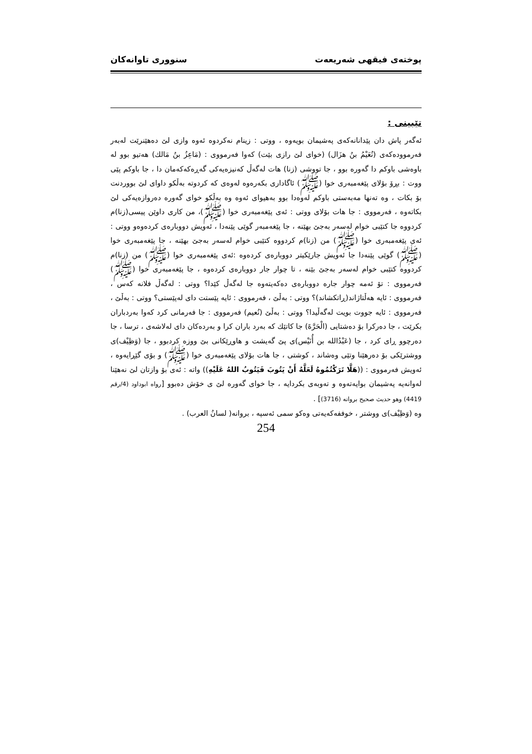پوختەی فیقهی شەریعەت سنووری تاوانەکان
تێبینی :
ئەگەر پاش دان پێدانانەکەی پەشیمان بویەوە ، ووتی : زینام نەکردوە ئەوە وازی لێ دەهێنرێت لەبەر فەرموودەکەی (نُعَيْمُ بنُ هزَال) (خوای لێ رازی بێت) کەوا فەرمووی : (مَاعِزُ بنُ مَالك) هەتیو بوو لە باوەشی باوکم دا گەورە بوو ، جا تووشی (زنا) هات لەگەڵ کەنیزەیەکی گەڕەکەکەمان دا ، جا باوکم پێی ووت : بڕۆ بۆلای پێغەمبەری خوا (ﷺ) ئاگاداری بکەرەوە لەوەی کە کردوتە بەڵکو داوای لێ بووردنت بۆ بکات ، وە تەنها مەبەستی باوکم لەوەدا بوو بەهیوای ئەوە وە بەڵکو خوای گەورە دەروازەیەکی لێ بکاتەوە ، فەرمووی : جا هات بۆلای ووتی : ئەی پێغەمبەری خوا (ﷺ)، من کاری داوێن پیسی(زنا)م کردووە جا کتێبی خوام لەسەر بەجێ بهێنە ، جا پێغەمبەر گوێی پێنەدا ، ئەویش دووبارەی کردەوەو ووتی : ئەی پێغەمبەری خوا (ﷺ) من (زنا)م کردووە کتێبی خوام لەسەر بەجێ بهێنە ، جا پێغەمبەری خوا (ﷺ) گوێی پێنەدا جا ئەویش جارێکیتر دووبارەی کردەوە :ئەی پێغەمبەری خوا (ﷺ) من (زنا)م کردووە کتێبی خوام لەسەر بەجێ بێنە ، تا چوار جار دووبارەی کردەوە ، جا پێغەمبەری خوا (ﷺ) فەرمووی : تۆ ئەمە چوار جارە دووبارەی دەکەیتەوە جا لەگەڵ کێدا؟ ووتی : لەگەڵ فلانە کەس ، فەرمووی : ئایە هەڵتاژاند(ڕاتکشاند)؟ ووتی : بەڵێ ، فەرمووی : ئایە پێستت دای لەپێستی؟ ووتی : بەڵێ ، فەرمووی : ئایە جووت بویت لەگەڵیدا؟ ووتی : بەڵێ (نُعيم) فەرمووی : جا فەرمانی کرد کەوا بەردباران بکرێت ، جا دەرکرا بۆ دەشتایی (الْحَرَّةَ) جا کاتێك کە بەرد باران کرا و بەردەکان دای لەلاشەی ، ترسا ، جا دەرچوو ڕای کرد ، جا (عَبْدُالله بن أُنَيْس)ی پێ گەیشت و هاوڕێکانی بێ ووزە کردبوو ، جا (وَظِيْف)ی ووشترێکی بۆ دەرهێنا وتێی وەشاند ، کوشتی ، جا هات بۆلای پێغەمبەری خوا (ﷺ) و بۆی گێڕایەوە ، ئەویش فەرمووی : ((هَلَّا تَرَكْتُمُوهُ لَعَلَّهُ أَنْ يَتُوبَ فَيَتُوبُ اللهُ عَلَيْهِ)) واتە : ئەی بۆ وازتان لێ نەهێنا لەوانەیە پەشیمان بوایەتەوە و تەوبەی بکردایە ، جا خوای گەورە لێ ی خۆش دەبوو [رواه ابوداود (4/رقم 4419) وهو حديث صحيح بروانه (3716)] .
وە (وَظِيْف)ی ووشتر ، خوففەکەیەتی وەکو سمی ئەسپە ، بروانە( لسانُ العرب) .
254